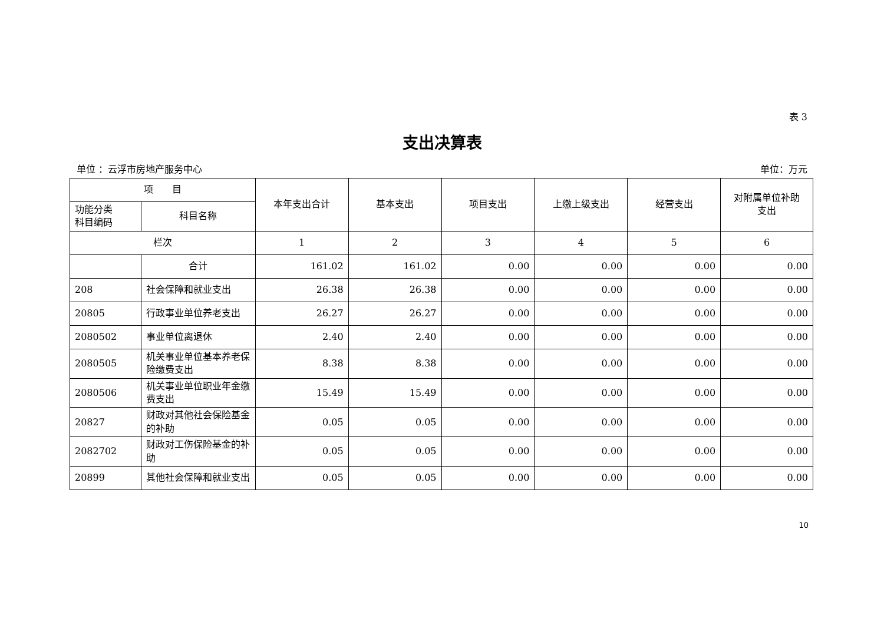表 3
支出决算表
单位 ：云浮市房地产服务中心 单位：万元
| 项 目 | | 本年支出合计 | 基本支出 | 项目支出 | 上缴上级支出 | 经营支出 | 对附属单位补助 支出 |
| --- | --- | --- | --- | --- | --- | --- | --- |
| 功能分类 科目编码 | 科目名称 | | | | | | |
| 栏次 | | 1 | 2 | 3 | 4 | 5 | 6 |
| | 合计 | 161.02 | 161.02 | 0.00 | 0.00 | 0.00 | 0.00 |
| 208 | 社会保障和就业支出 | 26.38 | 26.38 | 0.00 | 0.00 | 0.00 | 0.00 |
| 20805 | 行政事业单位养老支出 | 26.27 | 26.27 | 0.00 | 0.00 | 0.00 | 0.00 |
| 2080502 | 事业单位离退休 | 2.40 | 2.40 | 0.00 | 0.00 | 0.00 | 0.00 |
| 2080505 | 机关事业单位基本养老保险缴费支出 | 8.38 | 8.38 | 0.00 | 0.00 | 0.00 | 0.00 |
| 2080506 | 机关事业单位职业年金缴费支出 | 15.49 | 15.49 | 0.00 | 0.00 | 0.00 | 0.00 |
| 20827 | 财政对其他社会保险基金的补助 | 0.05 | 0.05 | 0.00 | 0.00 | 0.00 | 0.00 |
| 2082702 | 财政对工伤保险基金的补助 | 0.05 | 0.05 | 0.00 | 0.00 | 0.00 | 0.00 |
| 20899 | 其他社会保障和就业支出 | 0.05 | 0.05 | 0.00 | 0.00 | 0.00 | 0.00 |
10